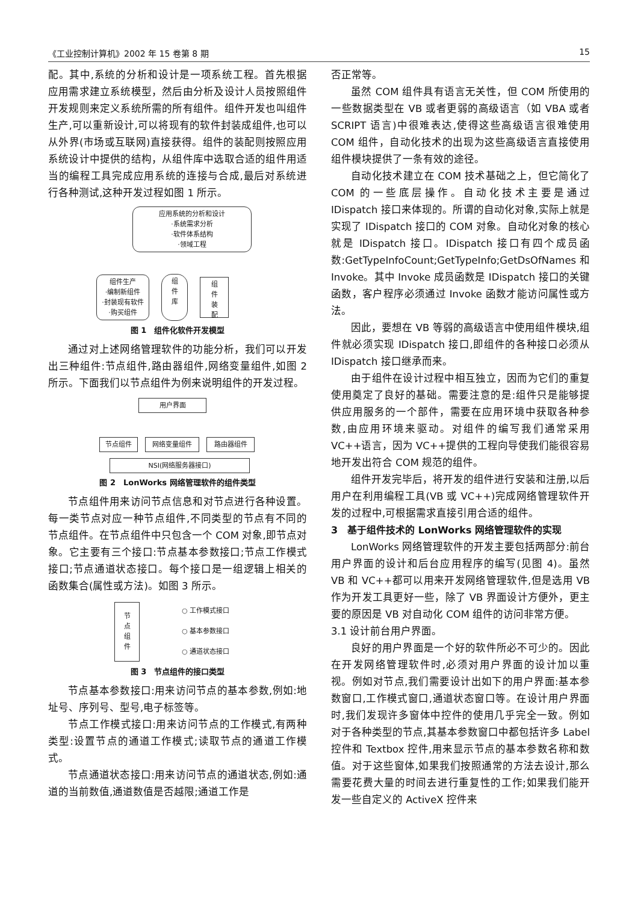《工业控制计算机》2002 年 15 卷第 8 期 15
配。其中,系统的分析和设计是一项系统工程。首先根据应用需求建立系统模型，然后由分析及设计人员按照组件开发规则来定义系统所需的所有组件。组件开发也叫组件生产,可以重新设计,可以将现有的软件封装成组件,也可以从外界(市场或互联网)直接获得。组件的装配则按照应用系统设计中提供的结构，从组件库中选取合适的组件用适当的编程工具完成应用系统的连接与合成,最后对系统进行各种测试,这种开发过程如图 1 所示。
应用系统的分析和设计
·系统需求分析
·软件体系结构
·领域工程
组件生产
·编制新组件
·封装现有软件
·购买组件
组
件
库
组
件
装
配
图 1　组件化软件开发模型
通过对上述网络管理软件的功能分析，我们可以开发出三种组件:节点组件,路由器组件,网络变量组件,如图 2 所示。下面我们以节点组件为例来说明组件的开发过程。
用户界面
节点组件 网络变量组件 路由器组件
NSI(网络服务器接口)
图 2　LonWorks 网络管理软件的组件类型
节点组件用来访问节点信息和对节点进行各种设置。每一类节点对应一种节点组件,不同类型的节点有不同的节点组件。在节点组件中只包含一个 COM 对象,即节点对象。它主要有三个接口:节点基本参数接口;节点工作模式接口;节点通道状态接口。每个接口是一组逻辑上相关的函数集合(属性或方法)。如图 3 所示。
节
点
组
件
○ 工作模式接口
○ 基本参数接口
○ 通道状态接口
图 3　节点组件的接口类型
节点基本参数接口:用来访问节点的基本参数,例如:地址号、序列号、型号,电子标签等。
节点工作模式接口:用来访问节点的工作模式,有两种类型:设置节点的通道工作模式;读取节点的通道工作模式。
节点通道状态接口:用来访问节点的通道状态,例如:通道的当前数值,通道数值是否越限;通道工作是
否正常等。
虽然 COM 组件具有语言无关性，但 COM 所使用的一些数据类型在 VB 或者更弱的高级语言（如 VBA 或者 SCRIPT 语言)中很难表达,使得这些高级语言很难使用 COM 组件，自动化技术的出现为这些高级语言直接使用组件模块提供了一条有效的途径。
自动化技术建立在 COM 技术基础之上，但它简化了 COM 的一些底层操作。自动化技术主要是通过 IDispatch 接口来体现的。所谓的自动化对象,实际上就是实现了 IDispatch 接口的 COM 对象。自动化对象的核心就是 IDispatch 接口。IDispatch 接口有四个成员函数:GetTypeInfoCount;GetTypeInfo;GetDsOfNames 和 Invoke。其中 Invoke 成员函数是 IDispatch 接口的关键函数，客户程序必须通过 Invoke 函数才能访问属性或方法。
因此，要想在 VB 等弱的高级语言中使用组件模块,组件就必须实现 IDispatch 接口,即组件的各种接口必须从 IDispatch 接口继承而来。
由于组件在设计过程中相互独立，因而为它们的重复使用奠定了良好的基础。需要注意的是:组件只是能够提供应用服务的一个部件，需要在应用环境中获取各种参数,由应用环境来驱动。对组件的编写我们通常采用 VC++语言，因为 VC++提供的工程向导使我们能很容易地开发出符合 COM 规范的组件。
组件开发完毕后，将开发的组件进行安装和注册,以后用户在利用编程工具(VB 或 VC++)完成网络管理软件开发的过程中,可根据需求直接引用合适的组件。
3　基于组件技术的 LonWorks 网络管理软件的实现
LonWorks 网络管理软件的开发主要包括两部分:前台用户界面的设计和后台应用程序的编写(见图 4)。虽然 VB 和 VC++都可以用来开发网络管理软件,但是选用 VB 作为开发工具更好一些，除了 VB 界面设计方便外，更主要的原因是 VB 对自动化 COM 组件的访问非常方便。
3.1 设计前台用户界面。
良好的用户界面是一个好的软件所必不可少的。因此在开发网络管理软件时,必须对用户界面的设计加以重视。例如对节点,我们需要设计出如下的用户界面:基本参数窗口,工作模式窗口,通道状态窗口等。在设计用户界面时,我们发现许多窗体中控件的使用几乎完全一致。例如对于各种类型的节点,其基本参数窗口中都包括许多 Label 控件和 Textbox 控件,用来显示节点的基本参数名称和数值。对于这些窗体,如果我们按照通常的方法去设计,那么需要花费大量的时间去进行重复性的工作;如果我们能开发一些自定义的 ActiveX 控件来